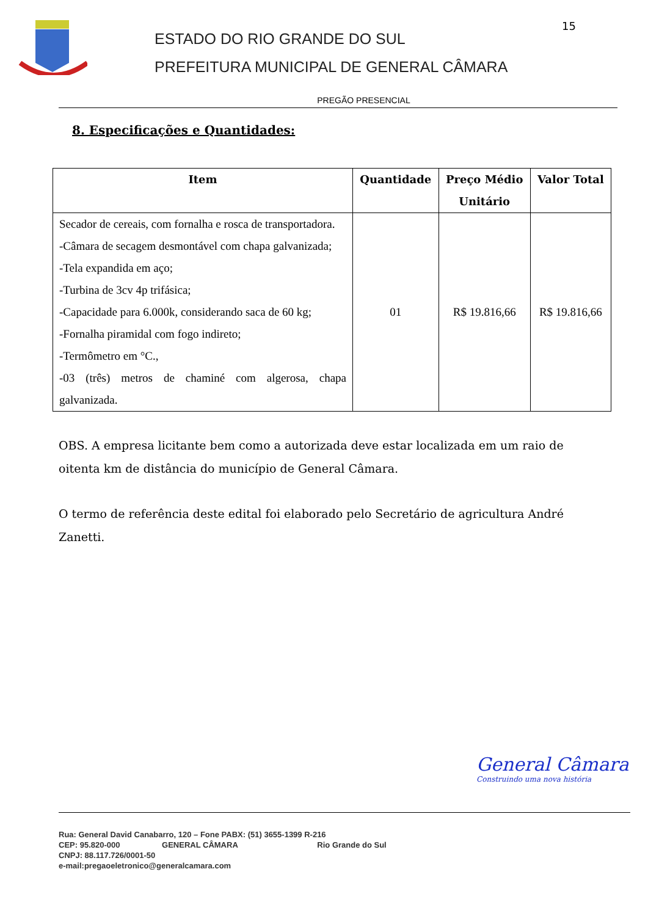ESTADO DO RIO GRANDE DO SUL
PREFEITURA MUNICIPAL DE GENERAL CÂMARA
15
PREGÃO PRESENCIAL
8. Especificações e Quantidades:
| Item | Quantidade | Preço Médio Unitário | Valor Total |
| --- | --- | --- | --- |
| Secador de cereais, com fornalha e rosca de transportadora. -Câmara de secagem desmontável com chapa galvanizada; -Tela expandida em aço; -Turbina de 3cv 4p trifásica; -Capacidade para 6.000k, considerando saca de 60 kg; -Fornalha piramidal com fogo indireto; -Termômetro em °C., -03 (três) metros de chaminé com algerosa, chapa galvanizada. | 01 | R$ 19.816,66 | R$ 19.816,66 |
OBS. A empresa licitante bem como a autorizada deve estar localizada em um raio de oitenta km de distância do município de General Câmara.
O termo de referência deste edital foi elaborado pelo Secretário de agricultura André Zanetti.
General Câmara
Construindo uma nova história
Rua: General David Canabarro, 120 – Fone PABX: (51) 3655-1399 R-216
CEP: 95.820-000 GENERAL CÂMARA Rio Grande do Sul
CNPJ: 88.117.726/0001-50
e-mail:pregaoeletronico@generalcamara.com